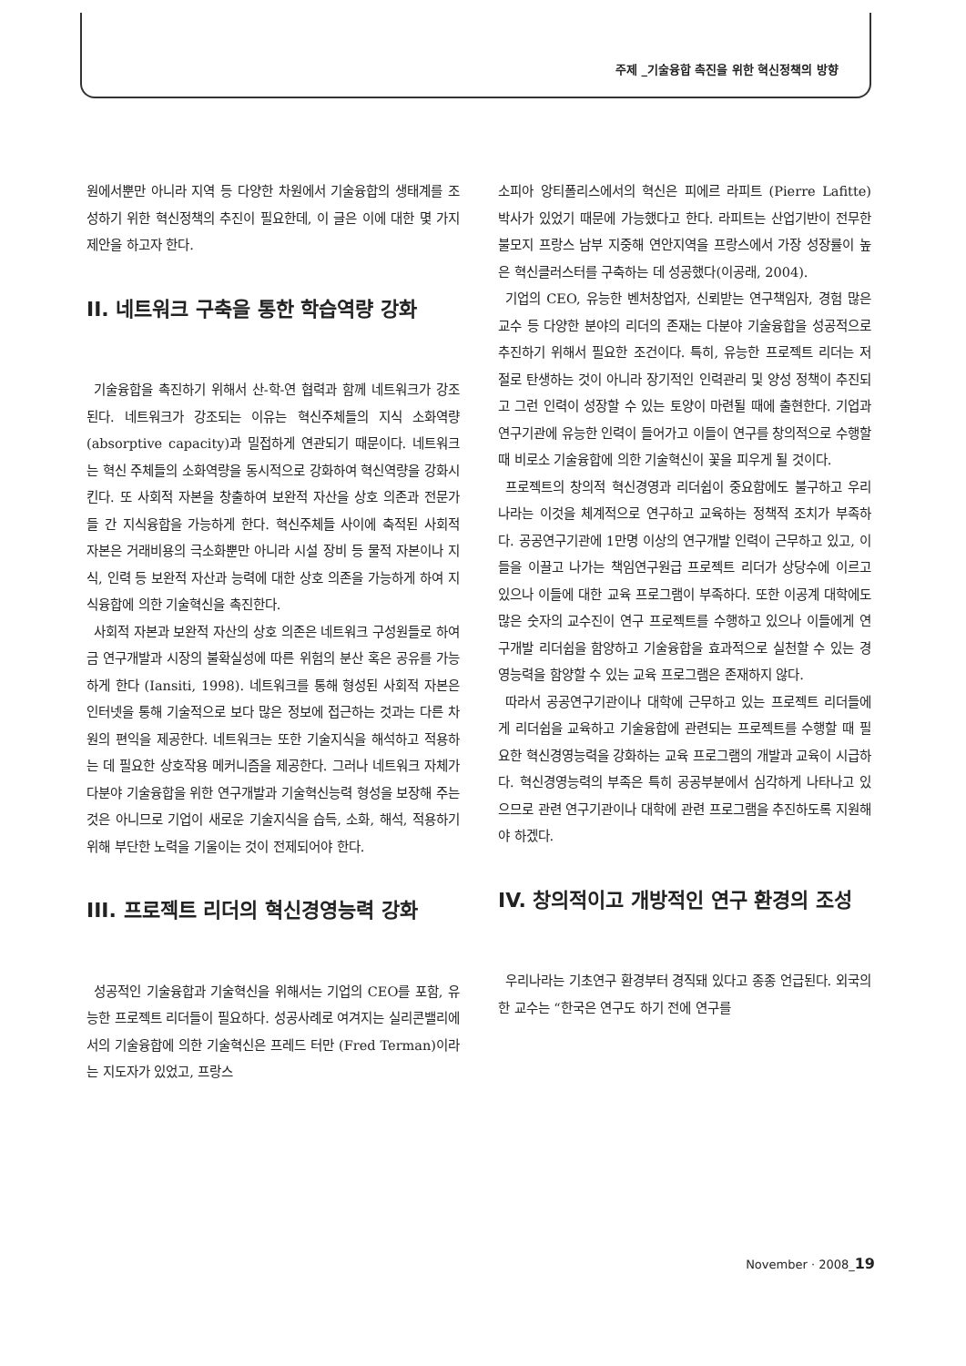주제 _기술융합 촉진을 위한 혁신정책의 방향
원에서뿐만 아니라 지역 등 다양한 차원에서 기술융합의 생태계를 조성하기 위한 혁신정책의 추진이 필요한데, 이 글은 이에 대한 몇 가지 제안을 하고자 한다.
II. 네트워크 구축을 통한 학습역량 강화
기술융합을 촉진하기 위해서 산-학-연 협력과 함께 네트워크가 강조된다. 네트워크가 강조되는 이유는 혁신주체들의 지식 소화역량(absorptive capacity)과 밀접하게 연관되기 때문이다. 네트워크는 혁신 주체들의 소화역량을 동시적으로 강화하여 혁신역량을 강화시킨다. 또 사회적 자본을 창출하여 보완적 자산을 상호 의존과 전문가들 간 지식융합을 가능하게 한다. 혁신주체들 사이에 축적된 사회적 자본은 거래비용의 극소화뿐만 아니라 시설 장비 등 물적 자본이나 지식, 인력 등 보완적 자산과 능력에 대한 상호 의존을 가능하게 하여 지식융합에 의한 기술혁신을 촉진한다.
사회적 자본과 보완적 자산의 상호 의존은 네트워크 구성원들로 하여금 연구개발과 시장의 불확실성에 따른 위험의 분산 혹은 공유를 가능하게 한다 (Iansiti, 1998). 네트워크를 통해 형성된 사회적 자본은 인터넷을 통해 기술적으로 보다 많은 정보에 접근하는 것과는 다른 차원의 편익을 제공한다. 네트워크는 또한 기술지식을 해석하고 적용하는 데 필요한 상호작용 메커니즘을 제공한다. 그러나 네트워크 자체가 다분야 기술융합을 위한 연구개발과 기술혁신능력 형성을 보장해 주는 것은 아니므로 기업이 새로운 기술지식을 습득, 소화, 해석, 적용하기 위해 부단한 노력을 기울이는 것이 전제되어야 한다.
III. 프로젝트 리더의 혁신경영능력 강화
성공적인 기술융합과 기술혁신을 위해서는 기업의 CEO를 포함, 유능한 프로젝트 리더들이 필요하다. 성공사례로 여겨지는 실리콘밸리에서의 기술융합에 의한 기술혁신은 프레드 터만 (Fred Terman)이라는 지도자가 있었고, 프랑스
소피아 앙티폴리스에서의 혁신은 피에르 라피트 (Pierre Lafitte) 박사가 있었기 때문에 가능했다고 한다. 라피트는 산업기반이 전무한 불모지 프랑스 남부 지중해 연안지역을 프랑스에서 가장 성장률이 높은 혁신클러스터를 구축하는 데 성공했다(이공래, 2004).
기업의 CEO, 유능한 벤처창업자, 신뢰받는 연구책임자, 경험 많은 교수 등 다양한 분야의 리더의 존재는 다분야 기술융합을 성공적으로 추진하기 위해서 필요한 조건이다. 특히, 유능한 프로젝트 리더는 저절로 탄생하는 것이 아니라 장기적인 인력관리 및 양성 정책이 추진되고 그런 인력이 성장할 수 있는 토양이 마련될 때에 출현한다. 기업과 연구기관에 유능한 인력이 들어가고 이들이 연구를 창의적으로 수행할 때 비로소 기술융합에 의한 기술혁신이 꽃을 피우게 될 것이다.
프로젝트의 창의적 혁신경영과 리더쉽이 중요함에도 불구하고 우리나라는 이것을 체계적으로 연구하고 교육하는 정책적 조치가 부족하다. 공공연구기관에 1만명 이상의 연구개발 인력이 근무하고 있고, 이들을 이끌고 나가는 책임연구원급 프로젝트 리더가 상당수에 이르고 있으나 이들에 대한 교육 프로그램이 부족하다. 또한 이공계 대학에도 많은 숫자의 교수진이 연구 프로젝트를 수행하고 있으나 이들에게 연구개발 리더쉽을 함양하고 기술융합을 효과적으로 실천할 수 있는 경영능력을 함양할 수 있는 교육 프로그램은 존재하지 않다.
따라서 공공연구기관이나 대학에 근무하고 있는 프로젝트 리더들에게 리더쉽을 교육하고 기술융합에 관련되는 프로젝트를 수행할 때 필요한 혁신경영능력을 강화하는 교육 프로그램의 개발과 교육이 시급하다. 혁신경영능력의 부족은 특히 공공부분에서 심각하게 나타나고 있으므로 관련 연구기관이나 대학에 관련 프로그램을 추진하도록 지원해야 하겠다.
IV. 창의적이고 개방적인 연구 환경의 조성
우리나라는 기초연구 환경부터 경직돼 있다고 종종 언급된다. 외국의 한 교수는 “한국은 연구도 하기 전에 연구를
November · 2008_19